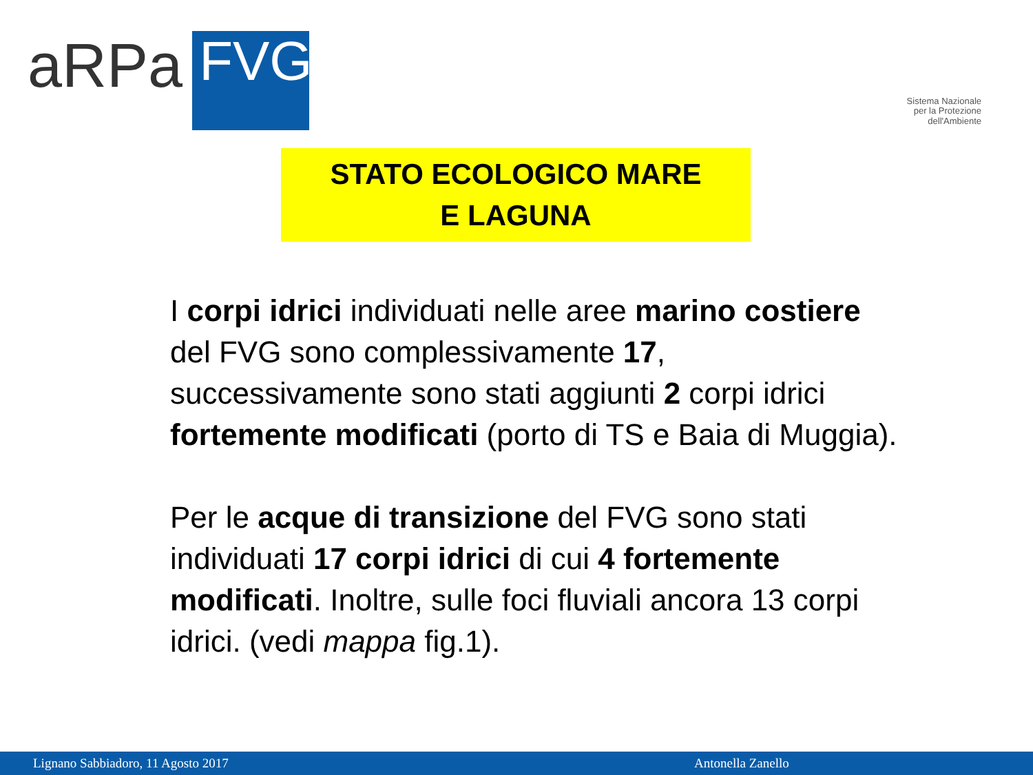aRPa
FVG
Sistema Nazionale
per la Protezione
dell'Ambiente
STATO ECOLOGICO MARE
E LAGUNA
I corpi idrici individuati nelle aree marino costiere del FVG sono complessivamente 17, successivamente sono stati aggiunti 2 corpi idrici fortemente modificati (porto di TS e Baia di Muggia).
Per le acque di transizione del FVG sono stati individuati 17 corpi idrici di cui 4 fortemente modificati. Inoltre, sulle foci fluviali ancora 13 corpi idrici. (vedi mappa fig.1).
Lignano Sabbiadoro, 11 Agosto 2017 Antonella Zanello